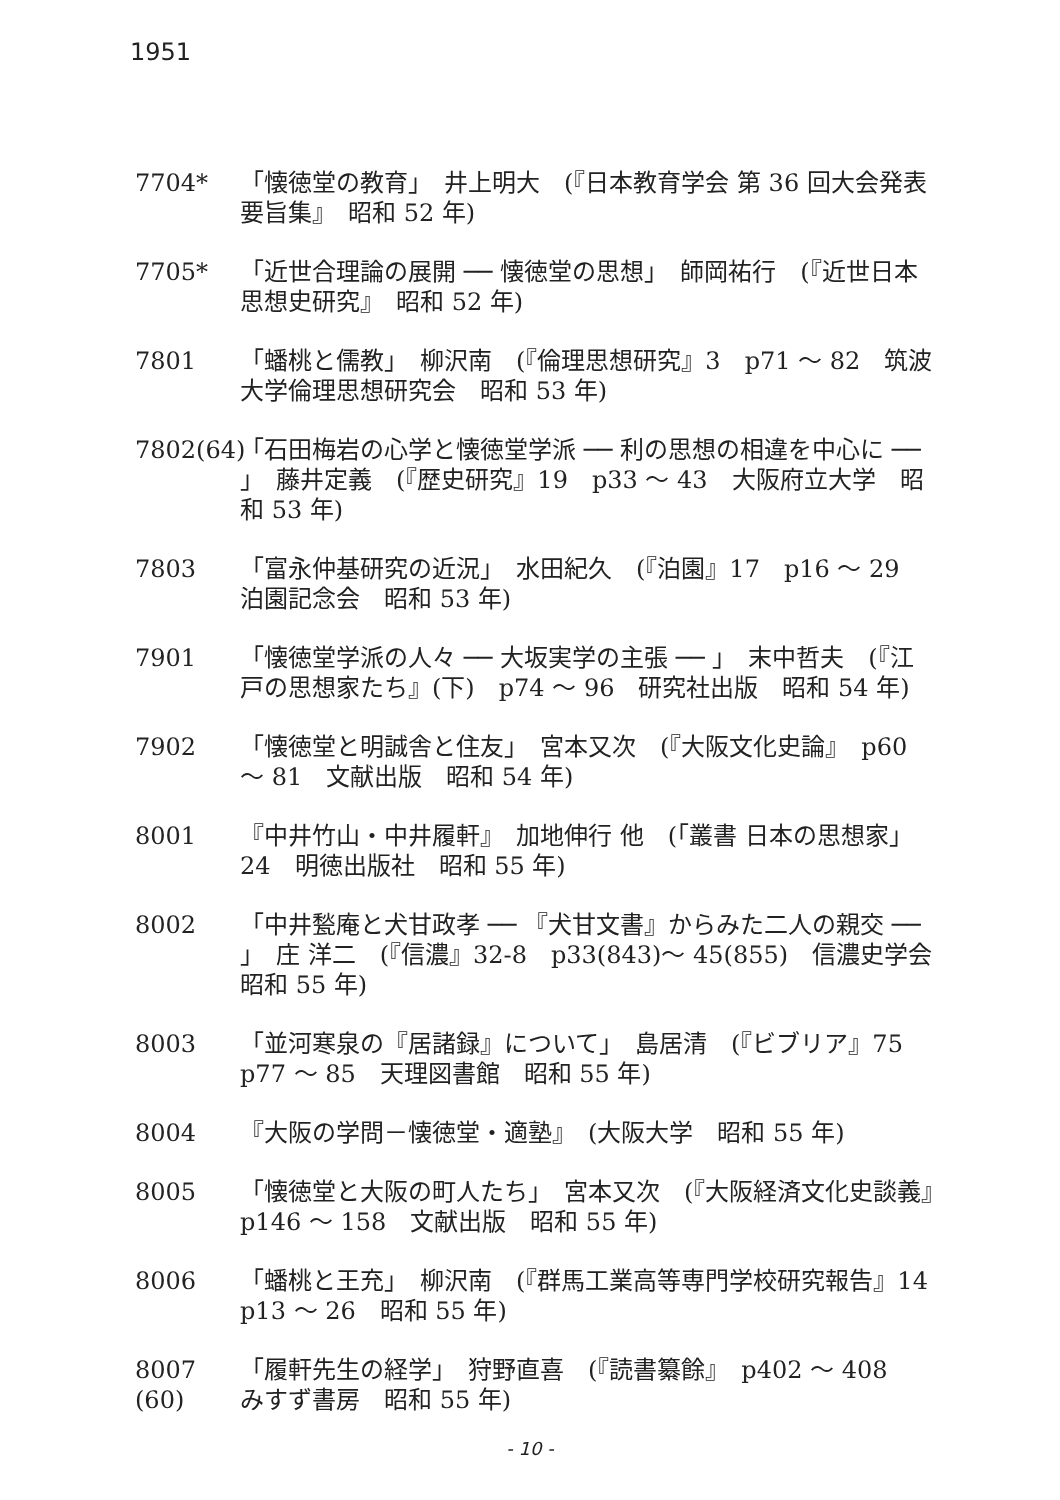1951
7704* 「懐徳堂の教育」　井上明大　(『日本教育学会 第 36 回大会発表要旨集』　昭和 52 年)
7705* 「近世合理論の展開 ── 懐徳堂の思想」　師岡祐行　(『近世日本思想史研究』　昭和 52 年)
7801 「蟠桃と儒教」　柳沢南　(『倫理思想研究』3　p71 ～ 82　筑波大学倫理思想研究会　昭和 53 年)
7802(64)
「石田梅岩の心学と懐徳堂学派 ── 利の思想の相違を中心に ── 」　藤井定義　(『歴史研究』19　p33 ～ 43　大阪府立大学　昭和 53 年)
7803 「富永仲基研究の近況」　水田紀久　(『泊園』17　p16 ～ 29　泊園記念会　昭和 53 年)
7901 「懐徳堂学派の人々 ── 大坂実学の主張 ── 」　末中哲夫　(『江戸の思想家たち』(下)　p74 ～ 96　研究社出版　昭和 54 年)
7902 「懐徳堂と明誠舎と住友」　宮本又次　(『大阪文化史論』　p60 ～ 81　文献出版　昭和 54 年)
8001 『中井竹山・中井履軒』　加地伸行 他　(「叢書 日本の思想家」24　明徳出版社　昭和 55 年)
8002 「中井甃庵と犬甘政孝 ── 『犬甘文書』からみた二人の親交 ── 」　庄 洋二　(『信濃』32-8　p33(843)～ 45(855)　信濃史学会　昭和 55 年)
8003 「並河寒泉の『居諸録』について」　島居清　(『ビブリア』75　p77 ～ 85　天理図書館　昭和 55 年)
8004 『大阪の学問－懐徳堂・適塾』　(大阪大学　昭和 55 年)
8005 「懐徳堂と大阪の町人たち」　宮本又次　(『大阪経済文化史談義』　p146 ～ 158　文献出版　昭和 55 年)
8006 「蟠桃と王充」　柳沢南　(『群馬工業高等専門学校研究報告』14　p13 ～ 26　昭和 55 年)
8007 (60)
「履軒先生の経学」　狩野直喜　(『読書纂餘』　p402 ～ 408　みすず書房　昭和 55 年)
- 10 -